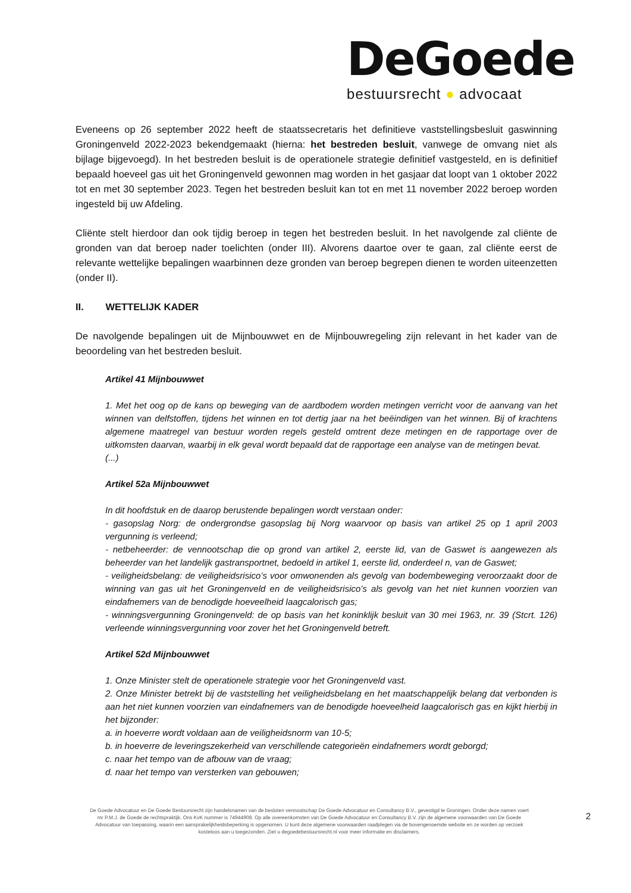DeGoede
bestuursrecht ● advocaat
Eveneens op 26 september 2022 heeft de staatssecretaris het definitieve vaststellingsbesluit gaswinning Groningenveld 2022-2023 bekendgemaakt (hierna: het bestreden besluit, vanwege de omvang niet als bijlage bijgevoegd). In het bestreden besluit is de operationele strategie definitief vastgesteld, en is definitief bepaald hoeveel gas uit het Groningenveld gewonnen mag worden in het gasjaar dat loopt van 1 oktober 2022 tot en met 30 september 2023. Tegen het bestreden besluit kan tot en met 11 november 2022 beroep worden ingesteld bij uw Afdeling.
Cliënte stelt hierdoor dan ook tijdig beroep in tegen het bestreden besluit. In het navolgende zal cliënte de gronden van dat beroep nader toelichten (onder III). Alvorens daartoe over te gaan, zal cliënte eerst de relevante wettelijke bepalingen waarbinnen deze gronden van beroep begrepen dienen te worden uiteenzetten (onder II).
II. WETTELIJK KADER
De navolgende bepalingen uit de Mijnbouwwet en de Mijnbouwregeling zijn relevant in het kader van de beoordeling van het bestreden besluit.
Artikel 41 Mijnbouwwet
1. Met het oog op de kans op beweging van de aardbodem worden metingen verricht voor de aanvang van het winnen van delfstoffen, tijdens het winnen en tot dertig jaar na het beëindigen van het winnen. Bij of krachtens algemene maatregel van bestuur worden regels gesteld omtrent deze metingen en de rapportage over de uitkomsten daarvan, waarbij in elk geval wordt bepaald dat de rapportage een analyse van de metingen bevat.
(...)
Artikel 52a Mijnbouwwet
In dit hoofdstuk en de daarop berustende bepalingen wordt verstaan onder:
- gasopslag Norg: de ondergrondse gasopslag bij Norg waarvoor op basis van artikel 25 op 1 april 2003 vergunning is verleend;
- netbeheerder: de vennootschap die op grond van artikel 2, eerste lid, van de Gaswet is aangewezen als beheerder van het landelijk gastransportnet, bedoeld in artikel 1, eerste lid, onderdeel n, van de Gaswet;
- veiligheidsbelang: de veiligheidsrisico’s voor omwonenden als gevolg van bodembeweging veroorzaakt door de winning van gas uit het Groningenveld en de veiligheidsrisico’s als gevolg van het niet kunnen voorzien van eindafnemers van de benodigde hoeveelheid laagcalorisch gas;
- winningsvergunning Groningenveld: de op basis van het koninklijk besluit van 30 mei 1963, nr. 39 (Stcrt. 126) verleende winningsvergunning voor zover het het Groningenveld betreft.
Artikel 52d Mijnbouwwet
1. Onze Minister stelt de operationele strategie voor het Groningenveld vast.
2. Onze Minister betrekt bij de vaststelling het veiligheidsbelang en het maatschappelijk belang dat verbonden is aan het niet kunnen voorzien van eindafnemers van de benodigde hoeveelheid laagcalorisch gas en kijkt hierbij in het bijzonder:
a. in hoeverre wordt voldaan aan de veiligheidsnorm van 10-5;
b. in hoeverre de leveringszekerheid van verschillende categorieën eindafnemers wordt geborgd;
c. naar het tempo van de afbouw van de vraag;
d. naar het tempo van versterken van gebouwen;
De Goede Advocatuur en De Goede Bestuursrecht zijn handelsnamen van de besloten vennootschap De Goede Advocatuur en Consultancy B.V., gevestigd te Groningen. Onder deze namen voert mr P.M.J. de Goede de rechtspraktijk. Ons KvK nummer is 74944908. Op alle overeenkomsten van De Goede Advocatuur en Consultancy B.V. zijn de algemene voorwaarden van De Goede Advocatuur van toepassing, waarin een aansprakelijkheidsbeperking is opgenomen. U kunt deze algemene voorwaarden raadplegen via de bovengenoemde website en ze worden op verzoek kosteloos aan u toegezonden. Ziet u degoedebestuursrecht.nl voor meer informatie en disclaimers.
2